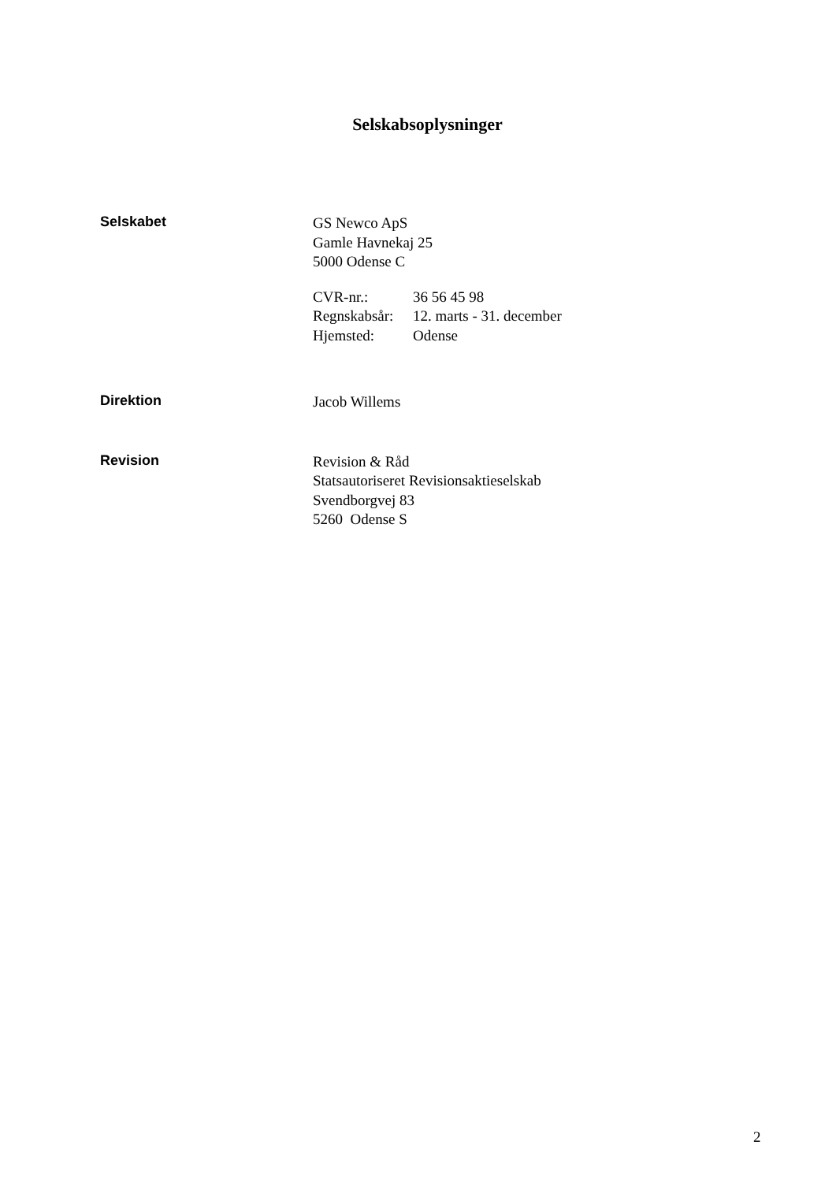Selskabsoplysninger
Selskabet
GS Newco ApS
Gamle Havnekaj 25
5000 Odense C
CVR-nr.: 36 56 45 98
Regnskabsår: 12. marts - 31. december
Hjemsted: Odense
Direktion
Jacob Willems
Revision
Revision & Råd
Statsautoriseret Revisionsaktieselskab
Svendborgvej 83
5260 Odense S
2